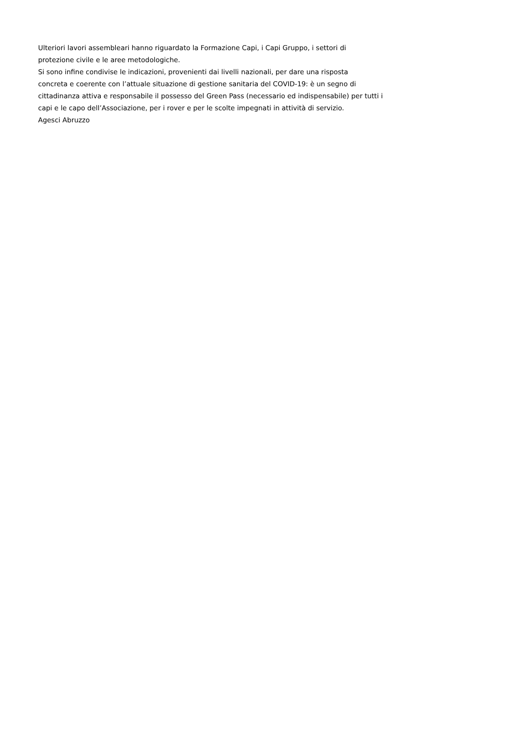Ulteriori lavori assembleari hanno riguardato la Formazione Capi, i Capi Gruppo, i settori di
protezione civile e le aree metodologiche.
Si sono infine condivise le indicazioni, provenienti dai livelli nazionali, per dare una risposta
concreta e coerente con l’attuale situazione di gestione sanitaria del COVID-19: è un segno di
cittadinanza attiva e responsabile il possesso del Green Pass (necessario ed indispensabile) per tutti i
capi e le capo dell’Associazione, per i rover e per le scolte impegnati in attività di servizio.
Agesci Abruzzo